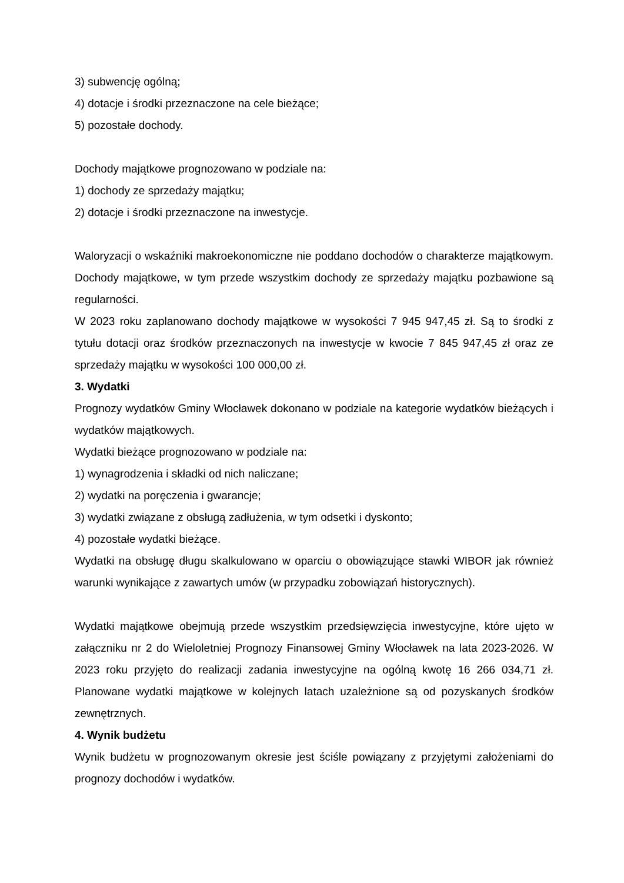3) subwencję ogólną;
4) dotacje i środki przeznaczone na cele bieżące;
5) pozostałe dochody.
Dochody majątkowe prognozowano w podziale na:
1) dochody ze sprzedaży majątku;
2) dotacje i środki przeznaczone na inwestycje.
Waloryzacji o wskaźniki makroekonomiczne nie poddano dochodów o charakterze majątkowym. Dochody majątkowe, w tym przede wszystkim dochody ze sprzedaży majątku pozbawione są regularności.
W 2023 roku zaplanowano dochody majątkowe w wysokości 7 945 947,45 zł. Są to środki z tytułu dotacji oraz środków przeznaczonych na inwestycje w kwocie 7 845 947,45 zł oraz ze sprzedaży majątku w wysokości 100 000,00 zł.
3. Wydatki
Prognozy wydatków Gminy Włocławek dokonano w podziale na kategorie wydatków bieżących i wydatków majątkowych.
Wydatki bieżące prognozowano w podziale na:
1) wynagrodzenia i składki od nich naliczane;
2) wydatki na poręczenia i gwarancje;
3) wydatki związane z obsługą zadłużenia, w tym odsetki i dyskonto;
4) pozostałe wydatki bieżące.
Wydatki na obsługę długu skalkulowano w oparciu o obowiązujące stawki WIBOR jak również warunki wynikające z zawartych umów (w przypadku zobowiązań historycznych).
Wydatki majątkowe obejmują przede wszystkim przedsięwzięcia inwestycyjne, które ujęto w załączniku nr 2 do Wieloletniej Prognozy Finansowej Gminy Włocławek na lata 2023-2026. W 2023 roku przyjęto do realizacji zadania inwestycyjne na ogólną kwotę 16 266 034,71 zł. Planowane wydatki majątkowe w kolejnych latach uzależnione są od pozyskanych środków zewnętrznych.
4. Wynik budżetu
Wynik budżetu w prognozowanym okresie jest ściśle powiązany z przyjętymi założeniami do prognozy dochodów i wydatków.